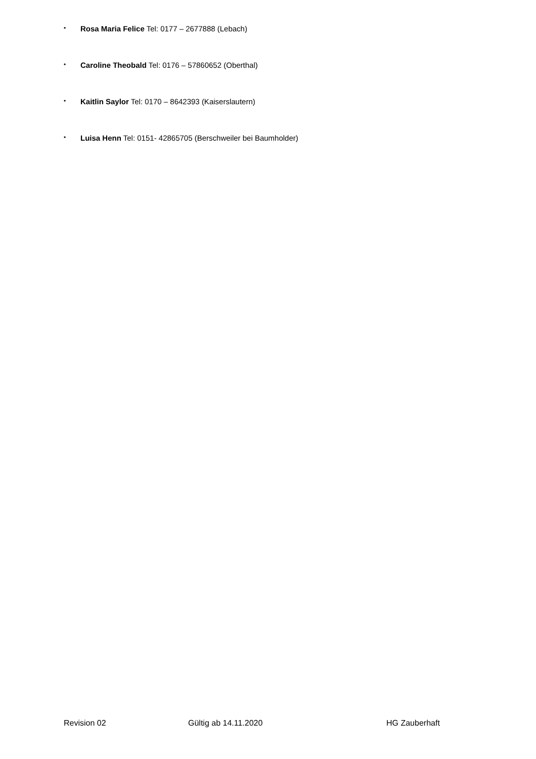• Rosa Maria Felice Tel: 0177 – 2677888 (Lebach)
• Caroline Theobald Tel: 0176 – 57860652 (Oberthal)
• Kaitlin Saylor Tel: 0170 – 8642393 (Kaiserslautern)
• Luisa Henn Tel: 0151- 42865705 (Berschweiler bei Baumholder)
Revision 02 Gültig ab 14.11.2020 HG Zauberhaft